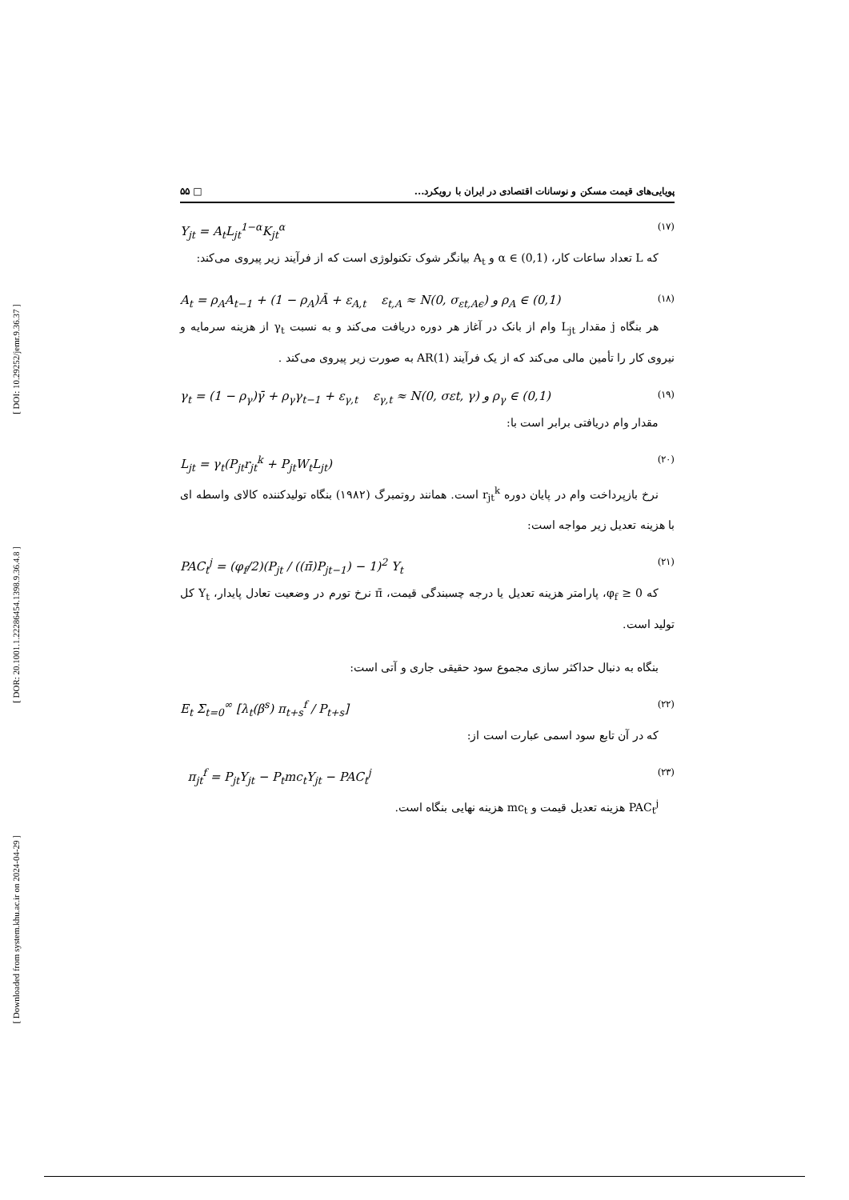[ DOI: 10.29252/jemr.9.36.37 ]
[ DOR: 20.1001.1.22286454.1398.9.36.4.8 ]
[ Downloaded from system.khu.ac.ir on 2024-04-29 ]
پویایی‌های قیمت مسکن و نوسانات اقتصادی در ایران با رویکرد... □ ۵۵
Y<sub>jt</sub> = A<sub>t</sub>L<sub>jt</sub><sup>1−α</sup>K<sub>jt</sub><sup>α</sup> (۱۷)
که L تعداد ساعات کار، α ∈ (0,1) و A<sub>t</sub> بیانگر شوک تکنولوژی است که از فرآیند زیر پیروی می‌کند:
A<sub>t</sub> = ρ<sub>A</sub>A<sub>t−1</sub> + (1 − ρ<sub>A</sub>)Ā + ε<sub>A,t</sub> ε<sub>t,A</sub> ≈ N(0, σ<sub>εt,Aϵ</sub>) و ρ<sub>A</sub> ∈ (0,1) (۱۸)
هر بنگاه j مقدار L<sub>jt</sub> وام از بانک در آغاز هر دوره دریافت می‌کند و به نسبت γ<sub>t</sub> از هزینه سرمایه و نیروی کار را تأمین مالی می‌کند که از یک فرآیند AR(1) به صورت زیر پیروی می‌کند .
γ<sub>t</sub> = (1 − ρ<sub>γ</sub>)γ̄ + ρ<sub>γ</sub>γ<sub>t−1</sub> + ε<sub>γ,t</sub> ε<sub>γ,t</sub> ≈ N(0, σεt, γ) و ρ<sub>γ</sub> ∈ (0,1) (۱۹)
مقدار وام دریافتی برابر است با:
L<sub>jt</sub> = γ<sub>t</sub>(P<sub>jt</sub>r<sub>jt</sub><sup>k</sup> + P<sub>jt</sub>W<sub>t</sub>L<sub>jt</sub>) (۲۰)
نرخ بازپرداخت وام در پایان دوره r<sub>jt</sub><sup>k</sup> است. همانند روتمبرگ (۱۹۸۲) بنگاه تولیدکننده کالای واسطه ای با هزینه تعدیل زیر مواجه است:
PAC<sub>t</sub><sup>j</sup> = (φ<sub>f</sub>/2)(P<sub>jt</sub> / ((π̄)P<sub>jt−1</sub>) − 1)<sup>2</sup> Y<sub>t</sub> (۲۱)
که φ<sub>f</sub> ≥ 0، پارامتر هزینه تعدیل یا درجه چسبندگی قیمت، π̄ نرخ تورم در وضعیت تعادل پایدار، Y<sub>t</sub> کل تولید است.
بنگاه به دنبال حداکثر سازی مجموع سود حقیقی جاری و آتی است:
E<sub>t</sub> Σ<sub>t=0</sub><sup>∞</sup> [λ<sub>t</sub>(β<sup>s</sup>) π<sub>t+s</sub><sup>f</sup> / P<sub>t+s</sub>] (۲۲)
که در آن تابع سود اسمی عبارت است از:
π<sub>jt</sub><sup>f</sup> = P<sub>jt</sub>Y<sub>jt</sub> − P<sub>t</sub>mc<sub>t</sub>Y<sub>jt</sub> − PAC<sub>t</sub><sup>j</sup> (۲۳)
PAC<sub>t</sub><sup>j</sup> هزینه تعدیل قیمت و mc<sub>t</sub> هزینه نهایی بنگاه است.